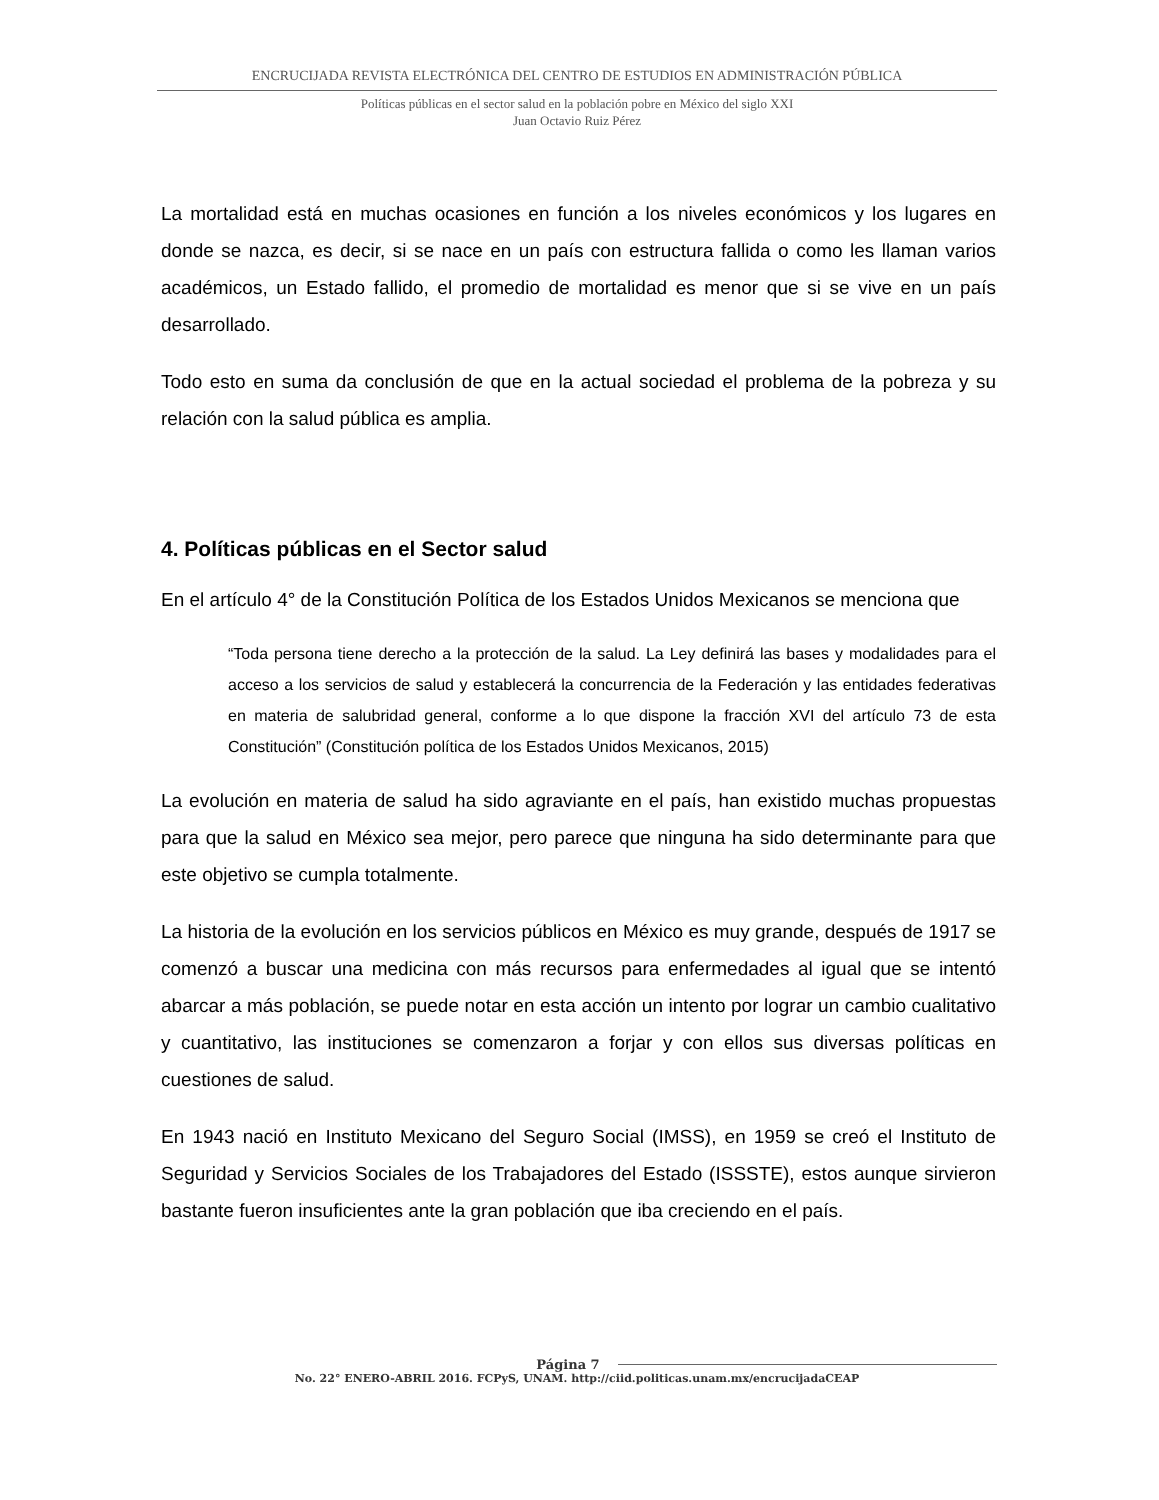ENCRUCIJADA REVISTA ELECTRÓNICA DEL CENTRO DE ESTUDIOS EN ADMINISTRACIÓN PÚBLICA
Políticas públicas en el sector salud en la población pobre en México del siglo XXI
Juan Octavio Ruiz Pérez
La mortalidad está en muchas ocasiones en función a los niveles económicos y los lugares en donde se nazca, es decir, si se nace en un país con estructura fallida o como les llaman varios académicos, un Estado fallido, el promedio de mortalidad es menor que si se vive en un país desarrollado.
Todo esto en suma da conclusión de que en la actual sociedad el problema de la pobreza y su relación con la salud pública es amplia.
4. Políticas públicas en el Sector salud
En el artículo 4° de la Constitución Política de los Estados Unidos Mexicanos se menciona que
“Toda persona tiene derecho a la protección de la salud. La Ley definirá las bases y modalidades para el acceso a los servicios de salud y establecerá la concurrencia de la Federación y las entidades federativas en materia de salubridad general, conforme a lo que dispone la fracción XVI del artículo 73 de esta Constitución” (Constitución política de los Estados Unidos Mexicanos, 2015)
La evolución en materia de salud ha sido agraviante en el país, han existido muchas propuestas para que la salud en México sea mejor, pero parece que ninguna ha sido determinante para que este objetivo se cumpla totalmente.
La historia de la evolución en los servicios públicos en México es muy grande, después de 1917 se comenzó a buscar una medicina con más recursos para enfermedades al igual que se intentó abarcar a más población, se puede notar en esta acción un intento por lograr un cambio cualitativo y cuantitativo, las instituciones se comenzaron a forjar y con ellos sus diversas políticas en cuestiones de salud.
En 1943 nació en Instituto Mexicano del Seguro Social (IMSS), en 1959 se creó el Instituto de Seguridad y Servicios Sociales de los Trabajadores del Estado (ISSSTE), estos aunque sirvieron bastante fueron insuficientes ante la gran población que iba creciendo en el país.
Página 7
No. 22° ENERO-ABRIL 2016. FCPyS, UNAM. http://ciid.politicas.unam.mx/encrucijadaCEAP